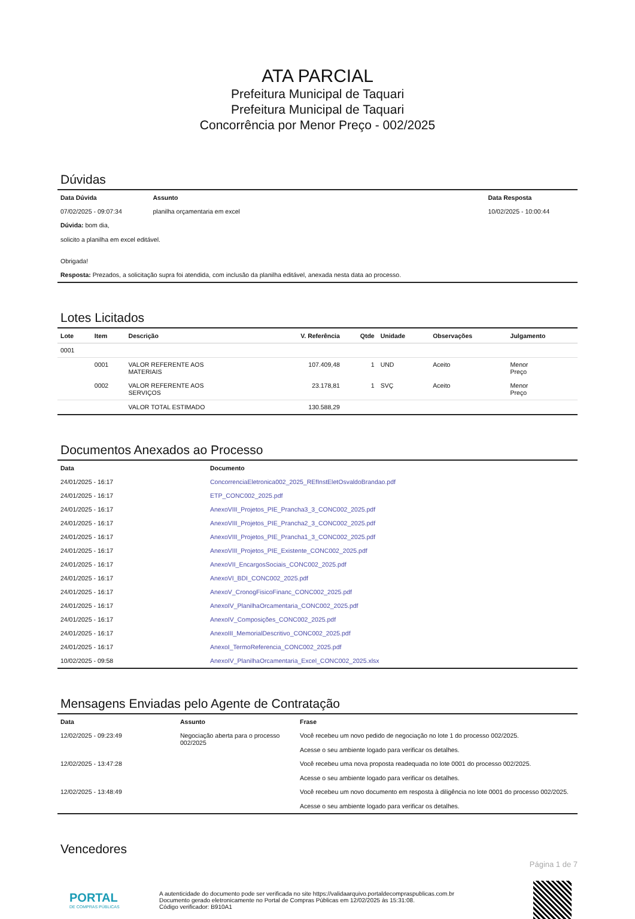ATA PARCIAL
Prefeitura Municipal de Taquari
Prefeitura Municipal de Taquari
Concorrência por Menor Preço - 002/2025
Dúvidas
| Data Dúvida | Assunto | Data Resposta |
| --- | --- | --- |
| 07/02/2025 - 09:07:34 | planilha orçamentaria em excel | 10/02/2025 - 10:00:44 |
| Dúvida: bom dia, solicito a planilha em excel editável. Obrigada! | | |
| Resposta: Prezados, a solicitação supra foi atendida, com inclusão da planilha editável, anexada nesta data ao processo. | | |
Lotes Licitados
| Lote | Item | Descrição | V. Referência | Qtde | Unidade | Observações | Julgamento |
| --- | --- | --- | --- | --- | --- | --- | --- |
| 0001 | | | | | | | |
| | 0001 | VALOR REFERENTE AOS MATERIAIS | 107.409,48 | 1 | UND | Aceito | Menor Preço |
| | 0002 | VALOR REFERENTE AOS SERVIÇOS | 23.178,81 | 1 | SVÇ | Aceito | Menor Preço |
| | | VALOR TOTAL ESTIMADO | 130.588,29 | | | | |
Documentos Anexados ao Processo
| Data | Documento |
| --- | --- |
| 24/01/2025 - 16:17 | ConcorrenciaEletronica002_2025_REfInstEletOsvaldoBrandao.pdf |
| 24/01/2025 - 16:17 | ETP_CONC002_2025.pdf |
| 24/01/2025 - 16:17 | AnexoVIII_Projetos_PIE_Prancha3_3_CONC002_2025.pdf |
| 24/01/2025 - 16:17 | AnexoVIII_Projetos_PIE_Prancha2_3_CONC002_2025.pdf |
| 24/01/2025 - 16:17 | AnexoVIII_Projetos_PIE_Prancha1_3_CONC002_2025.pdf |
| 24/01/2025 - 16:17 | AnexoVIII_Projetos_PIE_Existente_CONC002_2025.pdf |
| 24/01/2025 - 16:17 | AnexoVII_EncargosSociais_CONC002_2025.pdf |
| 24/01/2025 - 16:17 | AnexoVI_BDI_CONC002_2025.pdf |
| 24/01/2025 - 16:17 | AnexoV_CronogFisicoFinanc_CONC002_2025.pdf |
| 24/01/2025 - 16:17 | AnexoIV_PlanilhaOrcamentaria_CONC002_2025.pdf |
| 24/01/2025 - 16:17 | AnexoIV_Composições_CONC002_2025.pdf |
| 24/01/2025 - 16:17 | AnexoIII_MemorialDescritivo_CONC002_2025.pdf |
| 24/01/2025 - 16:17 | AnexoI_TermoReferencia_CONC002_2025.pdf |
| 10/02/2025 - 09:58 | AnexoIV_PlanilhaOrcamentaria_Excel_CONC002_2025.xlsx |
Mensagens Enviadas pelo Agente de Contratação
| Data | Assunto | Frase |
| --- | --- | --- |
| 12/02/2025 - 09:23:49 | Negociação aberta para o processo 002/2025 | Você recebeu um novo pedido de negociação no lote 1 do processo 002/2025. Acesse o seu ambiente logado para verificar os detalhes. |
| 12/02/2025 - 13:47:28 | | Você recebeu uma nova proposta readequada no lote 0001 do processo 002/2025. Acesse o seu ambiente logado para verificar os detalhes. |
| 12/02/2025 - 13:48:49 | | Você recebeu um novo documento em resposta à diligência no lote 0001 do processo 002/2025. Acesse o seu ambiente logado para verificar os detalhes. |
Vencedores
Página 1 de 7
PORTAL
DE COMPRAS PÚBLICAS
A autenticidade do documento pode ser verificada no site https://validaarquivo.portaldecompraspublicas.com.br
Documento gerado eletronicamente no Portal de Compras Públicas em 12/02/2025 às 15:31:08.
Código verificador: B910A1